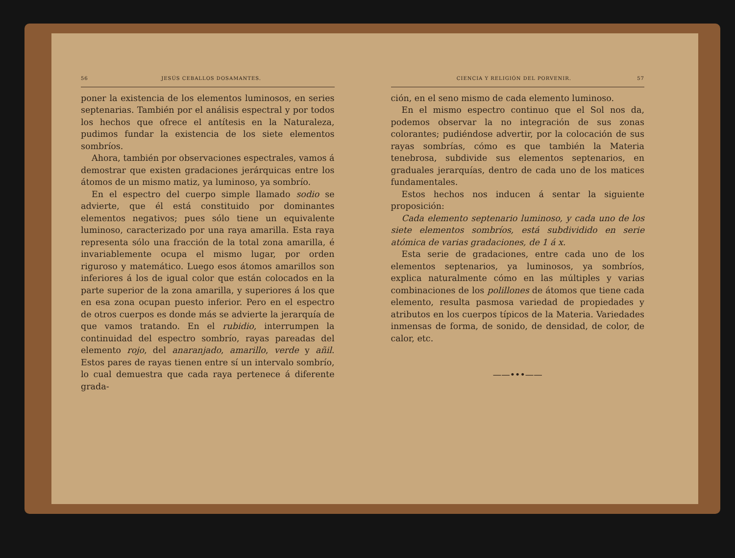56 JESÚS CEBALLOS DOSAMANTES.
poner la existencia de los elementos luminosos, en series septenarias. También por el análisis espectral y por todos los hechos que ofrece el antítesis en la Naturaleza, pudimos fundar la existencia de los siete elementos sombríos.
Ahora, también por observaciones espectrales, vamos á demostrar que existen gradaciones jerárquicas entre los átomos de un mismo matiz, ya luminoso, ya sombrío.
En el espectro del cuerpo simple llamado sodio se advierte, que él está constituido por dominantes elementos negativos; pues sólo tiene un equivalente luminoso, caracterizado por una raya amarilla. Esta raya representa sólo una fracción de la total zona amarilla, é invariablemente ocupa el mismo lugar, por orden riguroso y matemático. Luego esos átomos amarillos son inferiores á los de igual color que están colocados en la parte superior de la zona amarilla, y superiores á los que en esa zona ocupan puesto inferior. Pero en el espectro de otros cuerpos es donde más se advierte la jerarquía de que vamos tratando. En el rubidio, interrumpen la continuidad del espectro sombrío, rayas pareadas del elemento rojo, del anaranjado, amarillo, verde y añil. Estos pares de rayas tienen entre sí un intervalo sombrío, lo cual demuestra que cada raya pertenece á diferente grada-
CIENCIA Y RELIGIÓN DEL PORVENIR. 57
ción, en el seno mismo de cada elemento luminoso.
En el mismo espectro continuo que el Sol nos da, podemos observar la no integración de sus zonas colorantes; pudiéndose advertir, por la colocación de sus rayas sombrías, cómo es que también la Materia tenebrosa, subdivide sus elementos septenarios, en graduales jerarquías, dentro de cada uno de los matices fundamentales.
Estos hechos nos inducen á sentar la siguiente proposición:
Cada elemento septenario luminoso, y cada uno de los siete elementos sombríos, está subdividido en serie atómica de varias gradaciones, de 1 á x.
Esta serie de gradaciones, entre cada uno de los elementos septenarios, ya luminosos, ya sombríos, explica naturalmente cómo en las múltiples y varias combinaciones de los polillones de átomos que tiene cada elemento, resulta pasmosa variedad de propiedades y atributos en los cuerpos típicos de la Materia. Variedades inmensas de forma, de sonido, de densidad, de color, de calor, etc.
——•••——